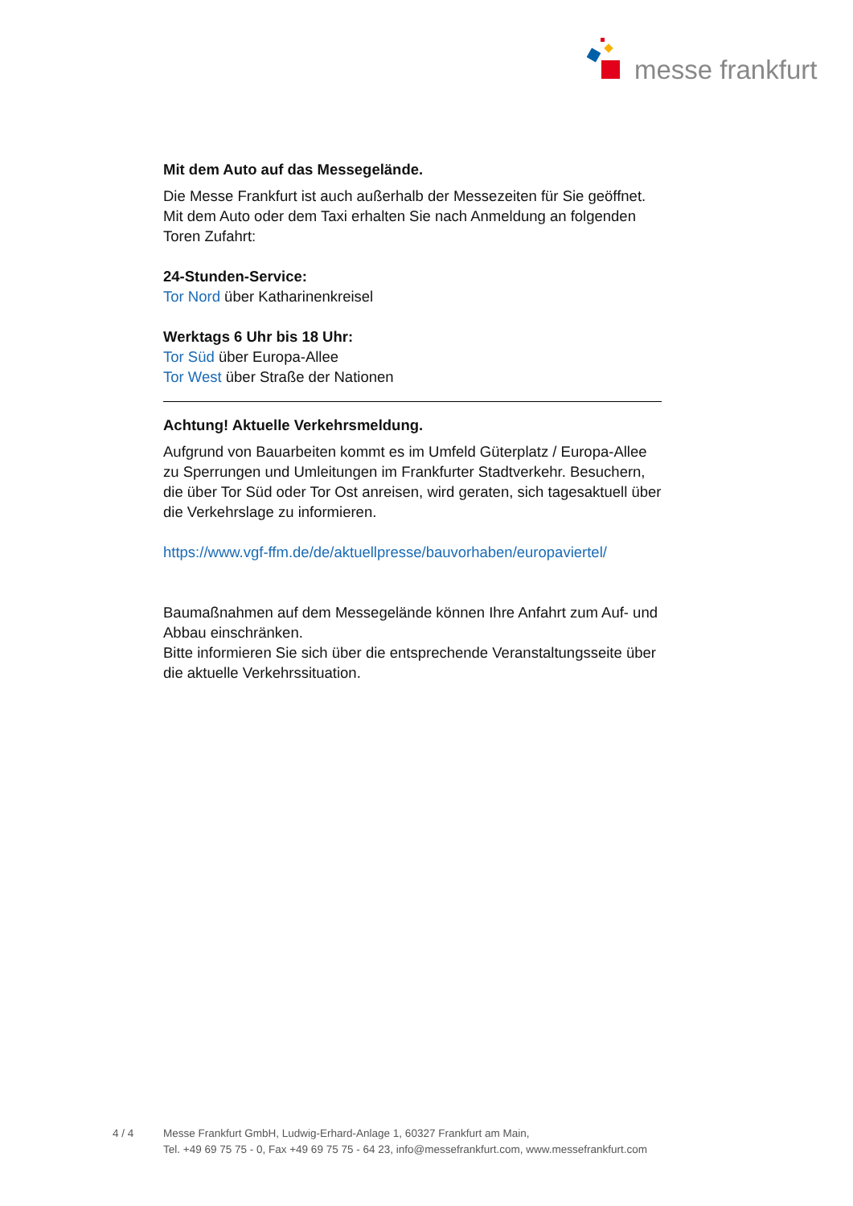messe frankfurt
Mit dem Auto auf das Messegelände.
Die Messe Frankfurt ist auch außerhalb der Messezeiten für Sie geöffnet. Mit dem Auto oder dem Taxi erhalten Sie nach Anmeldung an folgenden Toren Zufahrt:
24-Stunden-Service:
Tor Nord über Katharinenkreisel
Werktags 6 Uhr bis 18 Uhr:
Tor Süd über Europa-Allee
Tor West über Straße der Nationen
Achtung! Aktuelle Verkehrsmeldung.
Aufgrund von Bauarbeiten kommt es im Umfeld Güterplatz / Europa-Allee zu Sperrungen und Umleitungen im Frankfurter Stadtverkehr. Besuchern, die über Tor Süd oder Tor Ost anreisen, wird geraten, sich tagesaktuell über die Verkehrslage zu informieren.
https://www.vgf-ffm.de/de/aktuellpresse/bauvorhaben/europaviertel/
Baumaßnahmen auf dem Messegelände können Ihre Anfahrt zum Auf- und Abbau einschränken.
Bitte informieren Sie sich über die entsprechende Veranstaltungsseite über die aktuelle Verkehrssituation.
4 / 4 Messe Frankfurt GmbH, Ludwig-Erhard-Anlage 1, 60327 Frankfurt am Main,
Tel. +49 69 75 75 - 0, Fax +49 69 75 75 - 64 23, info@messefrankfurt.com, www.messefrankfurt.com